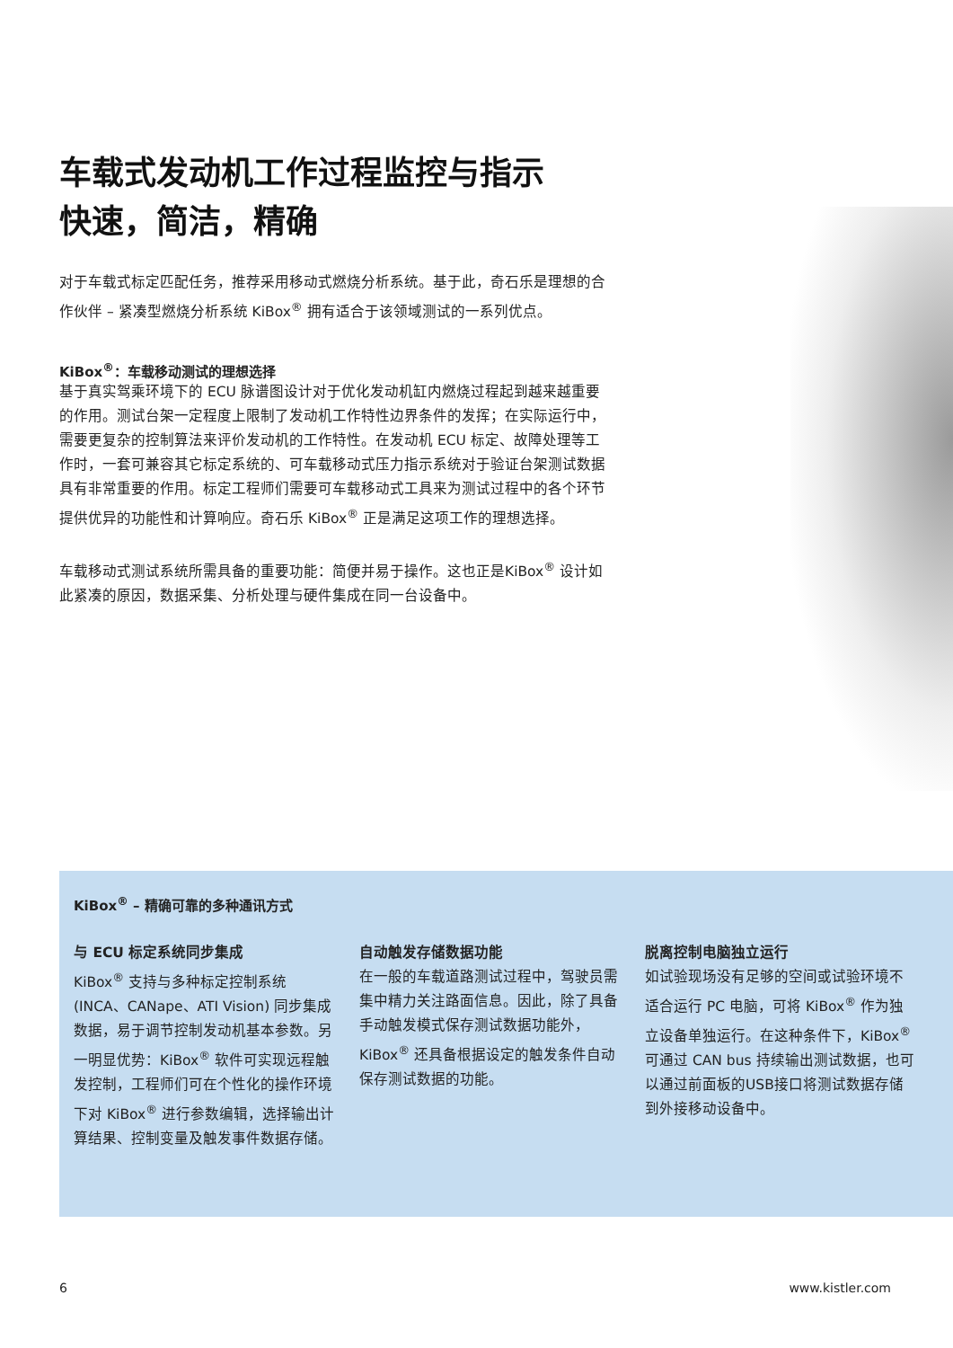车载式发动机工作过程监控与指示
快速，简洁，精确
对于车载式标定匹配任务，推荐采用移动式燃烧分析系统。基于此，奇石乐是理想的合作伙伴 – 紧凑型燃烧分析系统 KiBox<sup>®</sup> 拥有适合于该领域测试的一系列优点。
KiBox<sup>®</sup>：车载移动测试的理想选择
基于真实驾乘环境下的 ECU 脉谱图设计对于优化发动机缸内燃烧过程起到越来越重要的作用。测试台架一定程度上限制了发动机工作特性边界条件的发挥；在实际运行中，需要更复杂的控制算法来评价发动机的工作特性。在发动机 ECU 标定、故障处理等工作时，一套可兼容其它标定系统的、可车载移动式压力指示系统对于验证台架测试数据具有非常重要的作用。标定工程师们需要可车载移动式工具来为测试过程中的各个环节提供优异的功能性和计算响应。奇石乐 KiBox<sup>®</sup> 正是满足这项工作的理想选择。
车载移动式测试系统所需具备的重要功能：简便并易于操作。这也正是KiBox<sup>®</sup> 设计如此紧凑的原因，数据采集、分析处理与硬件集成在同一台设备中。
KiBox<sup>®</sup> – 精确可靠的多种通讯方式
与 ECU 标定系统同步集成
KiBox<sup>®</sup> 支持与多种标定控制系统 (INCA、CANape、ATI Vision) 同步集成数据，易于调节控制发动机基本参数。另一明显优势：KiBox<sup>®</sup> 软件可实现远程触发控制，工程师们可在个性化的操作环境下对 KiBox<sup>®</sup> 进行参数编辑，选择输出计算结果、控制变量及触发事件数据存储。
自动触发存储数据功能
在一般的车载道路测试过程中，驾驶员需集中精力关注路面信息。因此，除了具备手动触发模式保存测试数据功能外，KiBox<sup>®</sup> 还具备根据设定的触发条件自动保存测试数据的功能。
脱离控制电脑独立运行
如试验现场没有足够的空间或试验环境不适合运行 PC 电脑，可将 KiBox<sup>®</sup> 作为独立设备单独运行。在这种条件下，KiBox<sup>®</sup> 可通过 CAN bus 持续输出测试数据，也可以通过前面板的USB接口将测试数据存储到外接移动设备中。
6 www.kistler.com